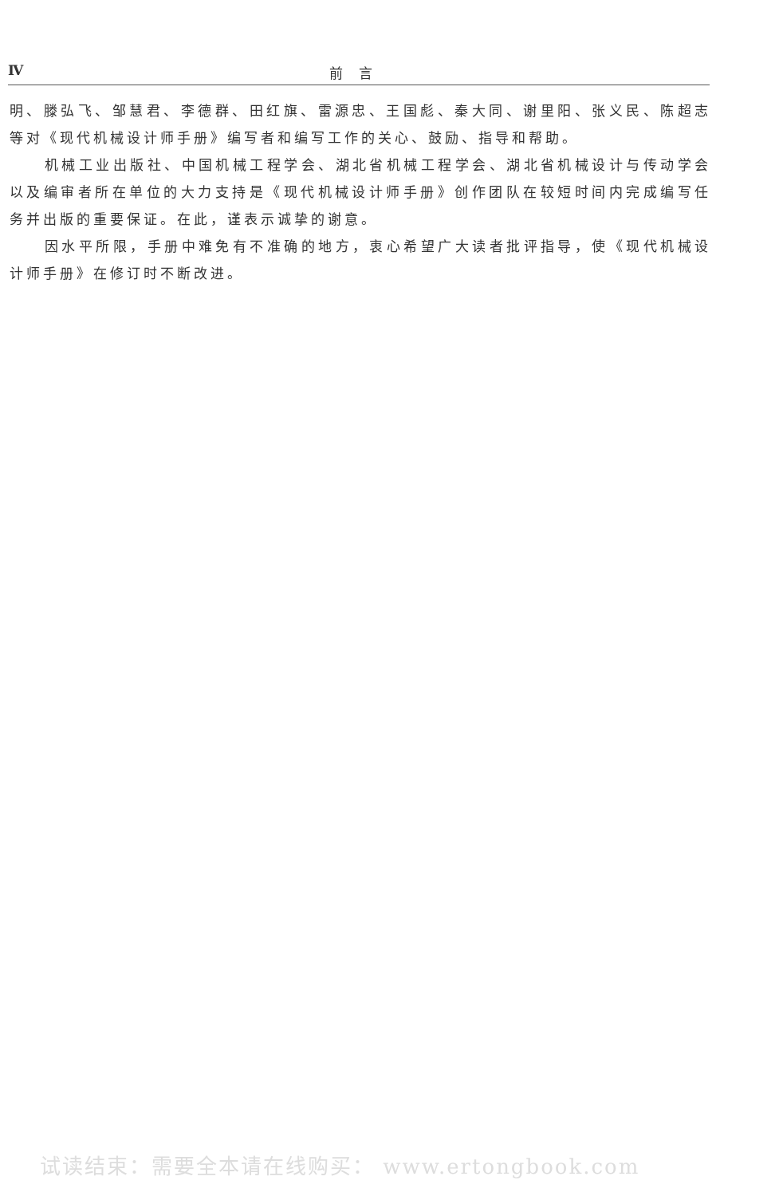Ⅳ 前言
明、滕弘飞、邹慧君、李德群、田红旗、雷源忠、王国彪、秦大同、谢里阳、张义民、陈超志等对《现代机械设计师手册》编写者和编写工作的关心、鼓励、指导和帮助。
机械工业出版社、中国机械工程学会、湖北省机械工程学会、湖北省机械设计与传动学会以及编审者所在单位的大力支持是《现代机械设计师手册》创作团队在较短时间内完成编写任务并出版的重要保证。在此，谨表示诚挚的谢意。
因水平所限，手册中难免有不准确的地方，衷心希望广大读者批评指导，使《现代机械设计师手册》在修订时不断改进。
试读结束：需要全本请在线购买： www.ertongbook.com